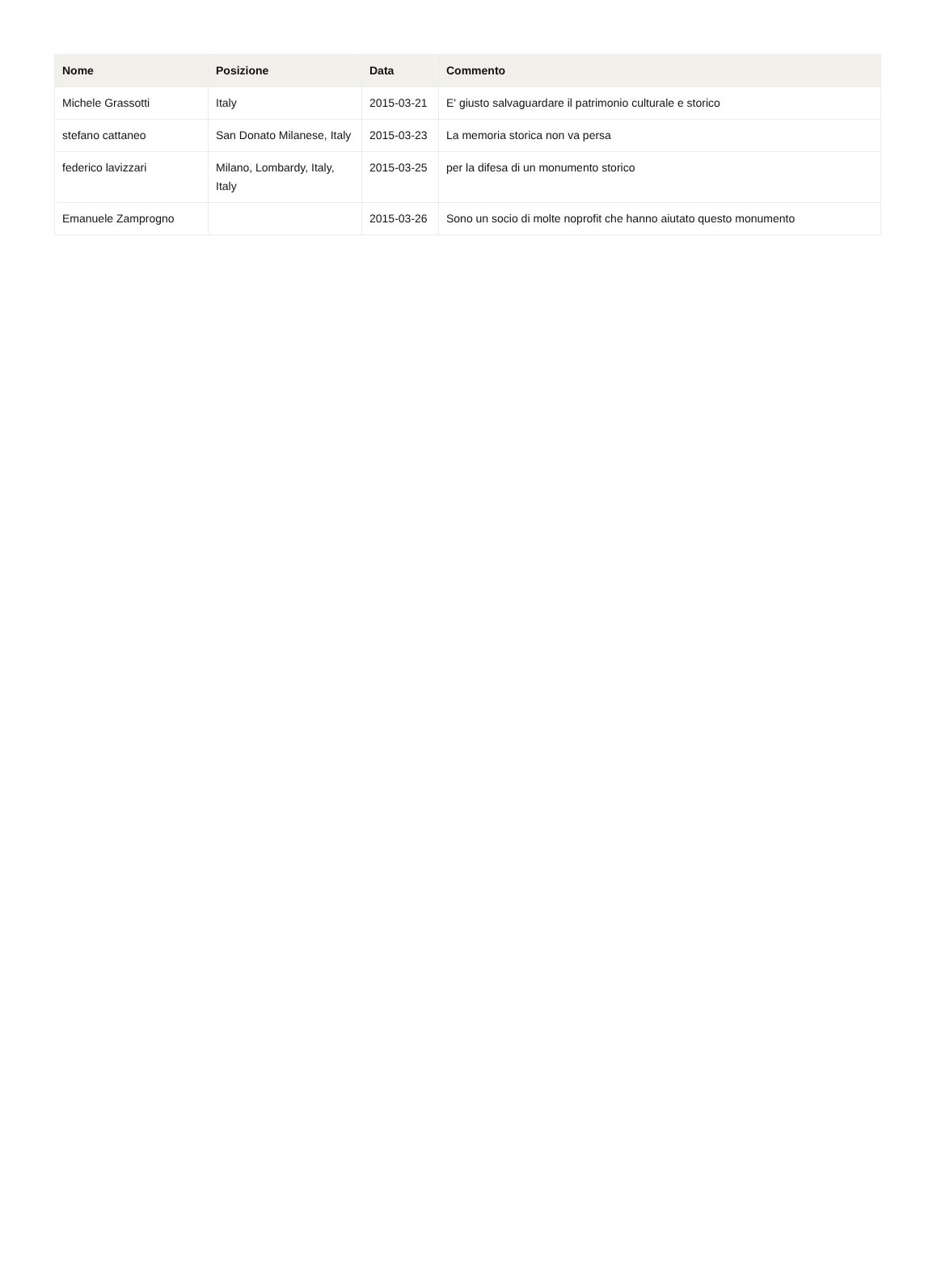| Nome | Posizione | Data | Commento |
| --- | --- | --- | --- |
| Michele Grassotti | Italy | 2015-03-21 | E' giusto salvaguardare il patrimonio culturale e storico |
| stefano cattaneo | San Donato Milanese, Italy | 2015-03-23 | La memoria storica non va persa |
| federico lavizzari | Milano, Lombardy, Italy, Italy | 2015-03-25 | per la difesa di un monumento storico |
| Emanuele Zamprogno | | 2015-03-26 | Sono un socio di molte noprofit che hanno aiutato questo monumento |